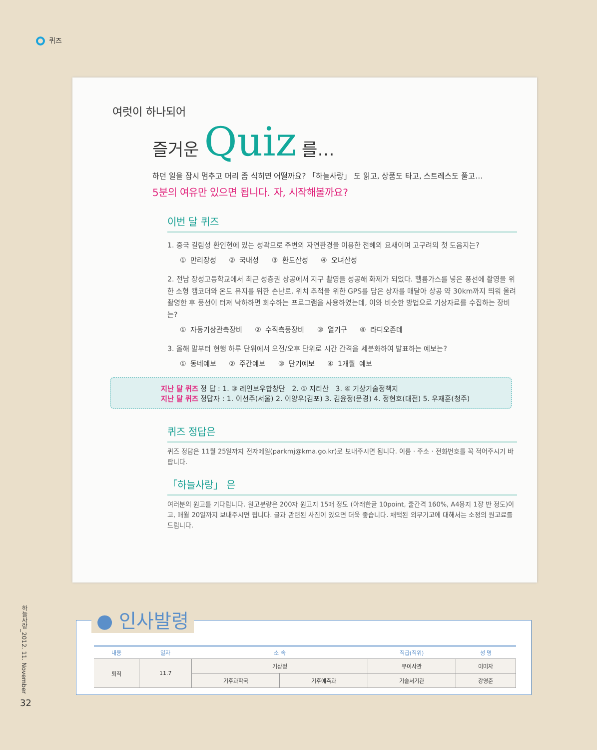퀴즈
여럿이 하나되어
즐거운 Quiz 를…
하던 일을 잠시 멈추고 머리 좀 식히면 어떨까요? 「하늘사랑」 도 읽고, 상품도 타고, 스트레스도 풀고…
5분의 여유만 있으면 됩니다. 자, 시작해볼까요?
이번 달 퀴즈
1. 중국 길림성 환인현에 있는 성곽으로 주변의 자연환경을 이용한 천혜의 요새이며 고구려의 첫 도읍지는?
① 만리장성 ② 국내성 ③ 환도산성 ④ 오녀산성
2. 전남 장성고등학교에서 최근 성층권 상공에서 지구 촬영을 성공해 화제가 되었다. 헬륨가스를 넣은 풍선에 촬영을 위한 소형 캠코더와 온도 유지를 위한 손난로, 위치 추적을 위한 GPS를 담은 상자를 매달아 상공 약 30km까지 띄워 올려 촬영한 후 풍선이 터져 낙하하면 회수하는 프로그램을 사용하였는데, 이와 비슷한 방법으로 기상자료를 수집하는 장비는?
① 자동기상관측장비 ② 수직측풍장비 ③ 열기구 ④ 라디오존데
3. 올해 말부터 현행 하루 단위에서 오전/오후 단위로 시간 간격을 세분화하여 발표하는 예보는?
① 동네예보 ② 주간예보 ③ 단기예보 ④ 1개월 예보
지난 달 퀴즈 정 답 : 1. ③ 레인보우합창단 2. ① 지리산 3. ④ 기상기술정책지
지난 달 퀴즈 정답자 : 1. 이선주(서울) 2. 이양우(김포) 3. 김윤정(문경) 4. 정현호(대전) 5. 우재훈(청주)
퀴즈 정답은
퀴즈 정답은 11월 25일까지 전자메일(parkmj@kma.go.kr)로 보내주시면 됩니다. 이름 · 주소 · 전화번호를 꼭 적어주시기 바랍니다.
「하늘사랑」 은
여러분의 원고를 기다립니다. 원고분량은 200자 원고지 15매 정도 (아래한글 10point, 줄간격 160%, A4용지 1장 반 정도)이고, 매월 20일까지 보내주시면 됩니다. 글과 관련된 사진이 있으면 더욱 좋습니다. 채택된 외부기고에 대해서는 소정의 원고료를 드립니다.
● 인사발령
| 내용 | 일자 | 소 속 | | 직급(직위) | 성 명 |
| --- | --- | --- | --- | --- | --- |
| 퇴직 | 11.7 | 기상청 | | 부이사관 | 이미자 |
| | | 기후과학국 | 기후예측과 | 기술서기관 | 강영준 |
하늘사랑_2012. 11. November
32